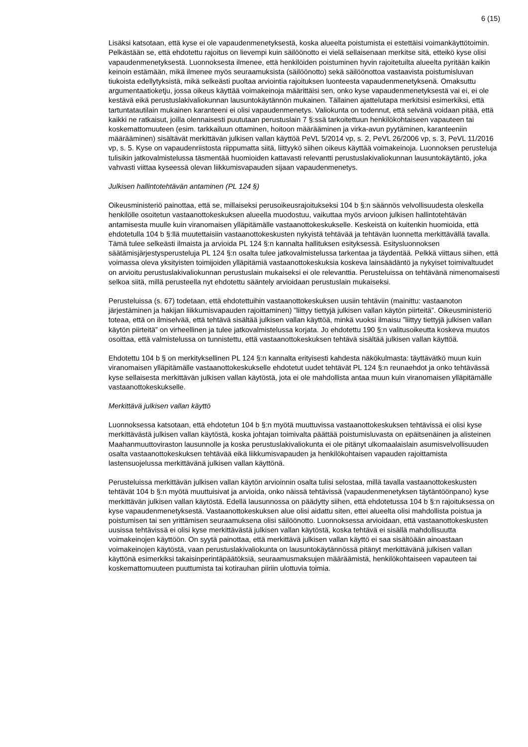6 (15)
Lisäksi katsotaan, että kyse ei ole vapaudenmenetyksestä, koska alueelta poistumista ei estettäisi voimankäyttötoimin. Pelkästään se, että ehdotettu rajoitus on lievempi kuin säilöönotto ei vielä sellaisenaan merkitse sitä, etteikö kyse olisi vapaudenmenetyksestä. Luonnoksesta ilmenee, että henkilöiden poistuminen hyvin rajoitetuilta alueelta pyritään kaikin keinoin estämään, mikä ilmenee myös seuraamuksista (säilöönotto) sekä säilöönottoa vastaavista poistumisluvan tiukoista edellytyksistä, mikä selkeästi puoltaa arviointia rajoituksen luonteesta vapaudenmenetyksenä. Omaksuttu argumentaatioketju, jossa oikeus käyttää voimakeinoja määrittäisi sen, onko kyse vapaudenmenetyksestä vai ei, ei ole kestävä eikä perustuslakivaliokunnan lausuntokäytännön mukainen. Tällainen ajattelutapa merkitsisi esimerkiksi, että tartuntatautilain mukainen karanteeni ei olisi vapaudenmenetys. Valiokunta on todennut, että selvänä voidaan pitää, että kaikki ne ratkaisut, joilla olennaisesti puututaan perustuslain 7 §:ssä tarkoitettuun henkilökohtaiseen vapauteen tai koskemattomuuteen (esim. tarkkailuun ottaminen, hoitoon määrääminen ja virka-avun pyytäminen, karanteeniin määrääminen) sisältävät merkittävän julkisen vallan käyttöä PeVL 5/2014 vp, s. 2, PeVL 26/2006 vp, s. 3, PeVL 11/2016 vp, s. 5. Kyse on vapaudenriistosta riippumatta siitä, liittyykö siihen oikeus käyttää voimakeinoja. Luonnoksen perusteluja tulisikin jatkovalmistelussa täsmentää huomioiden kattavasti relevantti perustuslakivaliokunnan lausuntokäytäntö, joka vahvasti viittaa kyseessä olevan liikkumisvapauden sijaan vapaudenmenetys.
Julkisen hallintotehtävän antaminen (PL 124 §)
Oikeusministeriö painottaa, että se, millaiseksi perusoikeusrajoitukseksi 104 b §:n säännös velvollisuudesta oleskella henkilölle osoitetun vastaanottokeskuksen alueella muodostuu, vaikuttaa myös arvioon julkisen hallintotehtävän antamisesta muulle kuin viranomaisen ylläpitämälle vastaanottokeskukselle. Keskeistä on kuitenkin huomioida, että ehdotetulla 104 b §:llä muutettaisiin vastaanottokeskusten nykyistä tehtävää ja tehtävän luonnetta merkittävällä tavalla. Tämä tulee selkeästi ilmaista ja arvioida PL 124 §:n kannalta hallituksen esityksessä. Esitysluonnoksen säätämisjärjestysperusteluja PL 124 §:n osalta tulee jatkovalmistelussa tarkentaa ja täydentää. Pelkkä viittaus siihen, että voimassa oleva yksityisten toimijoiden ylläpitämiä vastaanottokeskuksia koskeva lainsäädäntö ja nykyiset toimivaltuudet on arvioitu perustuslakivaliokunnan perustuslain mukaiseksi ei ole relevanttia. Perusteluissa on tehtävänä nimenomaisesti selkoa siitä, millä perusteella nyt ehdotettu sääntely arvioidaan perustuslain mukaiseksi.
Perusteluissa (s. 67) todetaan, että ehdotettuihin vastaanottokeskuksen uusiin tehtäviin (mainittu: vastaanoton järjestäminen ja hakijan liikkumisvapauden rajoittaminen) ”liittyy tiettyjä julkisen vallan käytön piirteitä”. Oikeusministeriö toteaa, että on ilmiselvää, että tehtävä sisältää julkisen vallan käyttöä, minkä vuoksi ilmaisu ”liittyy tiettyjä julkisen vallan käytön piirteitä” on virheellinen ja tulee jatkovalmistelussa korjata. Jo ehdotettu 190 §:n valitusoikeutta koskeva muutos osoittaa, että valmistelussa on tunnistettu, että vastaanottokeskuksen tehtävä sisältää julkisen vallan käyttöä.
Ehdotettu 104 b § on merkityksellinen PL 124 §:n kannalta erityisesti kahdesta näkökulmasta: täyttävätkö muun kuin viranomaisen ylläpitämälle vastaanottokeskukselle ehdotetut uudet tehtävät PL 124 §:n reunaehdot ja onko tehtävässä kyse sellaisesta merkittävän julkisen vallan käytöstä, jota ei ole mahdollista antaa muun kuin viranomaisen ylläpitämälle vastaanottokeskukselle.
Merkittävä julkisen vallan käyttö
Luonnoksessa katsotaan, että ehdotetun 104 b §:n myötä muuttuvissa vastaanottokeskuksen tehtävissä ei olisi kyse merkittävästä julkisen vallan käytöstä, koska johtajan toimivalta päättää poistumisluvasta on epäitsenäinen ja alisteinen Maahanmuuttoviraston lausunnolle ja koska perustuslakivaliokunta ei ole pitänyt ulkomaalaislain asumisvelvollisuuden osalta vastaanottokeskuksen tehtävää eikä liikkumisvapauden ja henkilökohtaisen vapauden rajoittamista lastensuojelussa merkittävänä julkisen vallan käyttönä.
Perusteluissa merkittävän julkisen vallan käytön arvioinnin osalta tulisi selostaa, millä tavalla vastaanottokeskusten tehtävät 104 b §:n myötä muuttuisivat ja arvioida, onko näissä tehtävissä (vapaudenmenetyksen täytäntöönpano) kyse merkittävän julkisen vallan käytöstä. Edellä lausunnossa on päädytty siihen, että ehdotetussa 104 b §:n rajoituksessa on kyse vapaudenmenetyksestä. Vastaanottokeskuksen alue olisi aidattu siten, ettei alueelta olisi mahdollista poistua ja poistumisen tai sen yrittämisen seuraamuksena olisi säilöönotto. Luonnoksessa arvioidaan, että vastaanottokeskusten uusissa tehtävissä ei olisi kyse merkittävästä julkisen vallan käytöstä, koska tehtävä ei sisällä mahdollisuutta voimakeinojen käyttöön. On syytä painottaa, että merkittävä julkisen vallan käyttö ei saa sisältöään ainoastaan voimakeinojen käytöstä, vaan perustuslakivaliokunta on lausuntokäytännössä pitänyt merkittävänä julkisen vallan käyttönä esimerkiksi takaisinperintäpäätöksiä, seuraamusmaksujen määräämistä, henkilökohtaiseen vapauteen tai koskemattomuuteen puuttumista tai kotirauhan piiriin ulottuvia toimia.